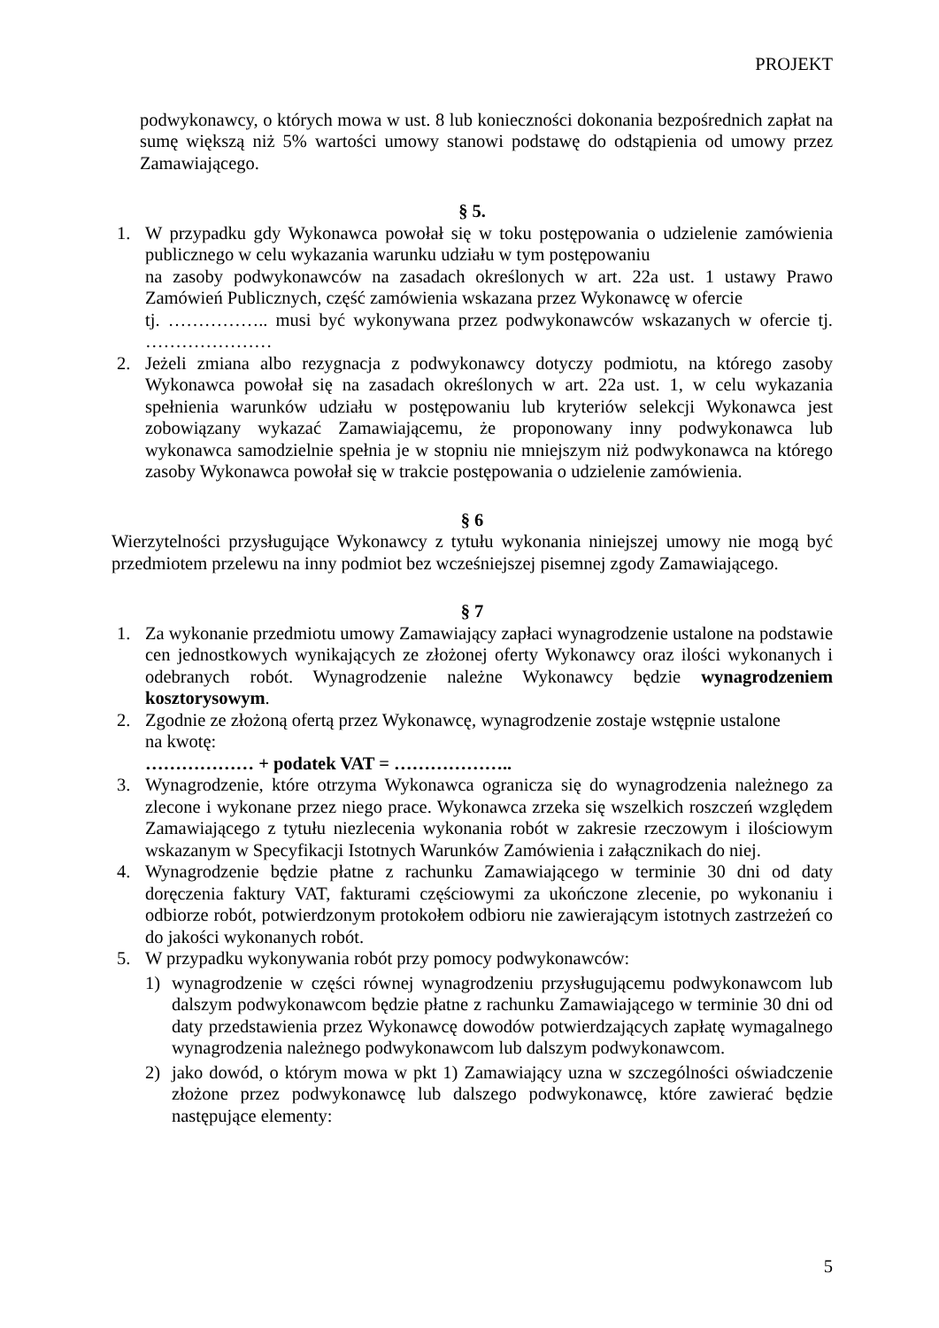PROJEKT
podwykonawcy, o których mowa w ust. 8 lub konieczności dokonania bezpośrednich zapłat na sumę większą niż 5% wartości umowy stanowi podstawę do odstąpienia od umowy przez Zamawiającego.
§ 5.
1. W przypadku gdy Wykonawca powołał się w toku postępowania o udzielenie zamówienia publicznego w celu wykazania warunku udziału w tym postępowaniu
na zasoby podwykonawców na zasadach określonych w art. 22a ust. 1 ustawy Prawo Zamówień Publicznych, część zamówienia wskazana przez Wykonawcę w ofercie
tj. …………….. musi być wykonywana przez podwykonawców wskazanych w ofercie tj. …………………
2. Jeżeli zmiana albo rezygnacja z podwykonawcy dotyczy podmiotu, na którego zasoby Wykonawca powołał się na zasadach określonych w art. 22a ust. 1, w celu wykazania spełnienia warunków udziału w postępowaniu lub kryteriów selekcji Wykonawca jest zobowiązany wykazać Zamawiającemu, że proponowany inny podwykonawca lub wykonawca samodzielnie spełnia je w stopniu nie mniejszym niż podwykonawca na którego zasoby Wykonawca powołał się w trakcie postępowania o udzielenie zamówienia.
§ 6
Wierzytelności przysługujące Wykonawcy z tytułu wykonania niniejszej umowy nie mogą być przedmiotem przelewu na inny podmiot bez wcześniejszej pisemnej zgody Zamawiającego.
§ 7
1. Za wykonanie przedmiotu umowy Zamawiający zapłaci wynagrodzenie ustalone na podstawie cen jednostkowych wynikających ze złożonej oferty Wykonawcy oraz ilości wykonanych i odebranych robót. Wynagrodzenie należne Wykonawcy będzie wynagrodzeniem kosztorysowym.
2. Zgodnie ze złożoną ofertą przez Wykonawcę, wynagrodzenie zostaje wstępnie ustalone
na kwotę:
……………… + podatek VAT = ………………..
3. Wynagrodzenie, które otrzyma Wykonawca ogranicza się do wynagrodzenia należnego za zlecone i wykonane przez niego prace. Wykonawca zrzeka się wszelkich roszczeń względem Zamawiającego z tytułu niezlecenia wykonania robót w zakresie rzeczowym i ilościowym wskazanym w Specyfikacji Istotnych Warunków Zamówienia i załącznikach do niej.
4. Wynagrodzenie będzie płatne z rachunku Zamawiającego w terminie 30 dni od daty doręczenia faktury VAT, fakturami częściowymi za ukończone zlecenie, po wykonaniu i odbiorze robót, potwierdzonym protokołem odbioru nie zawierającym istotnych zastrzeżeń co do jakości wykonanych robót.
5. W przypadku wykonywania robót przy pomocy podwykonawców:
1) wynagrodzenie w części równej wynagrodzeniu przysługującemu podwykonawcom lub dalszym podwykonawcom będzie płatne z rachunku Zamawiającego w terminie 30 dni od daty przedstawienia przez Wykonawcę dowodów potwierdzających zapłatę wymagalnego wynagrodzenia należnego podwykonawcom lub dalszym podwykonawcom.
2) jako dowód, o którym mowa w pkt 1) Zamawiający uzna w szczególności oświadczenie złożone przez podwykonawcę lub dalszego podwykonawcę, które zawierać będzie następujące elementy:
5